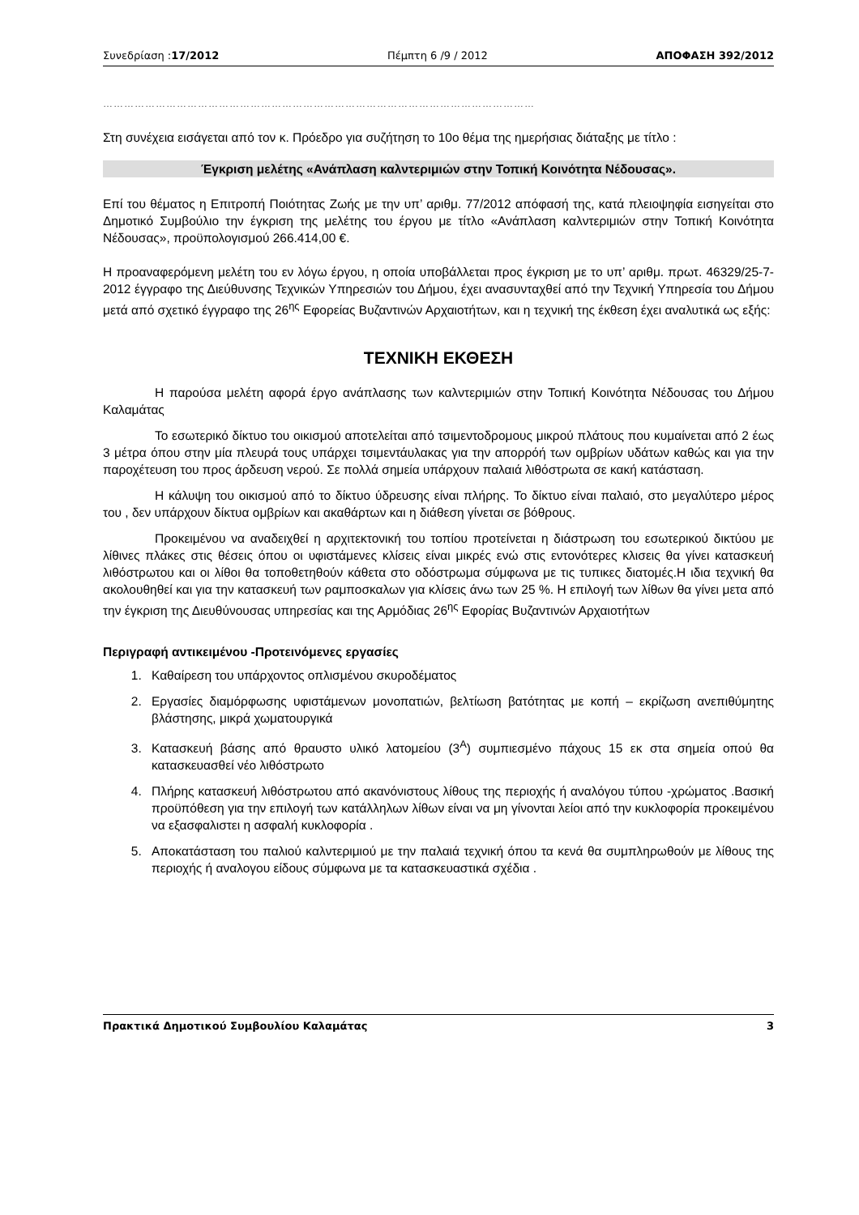Συνεδρίαση :17/2012 Πέμπτη 6 /9 / 2012 ΑΠΟΦΑΣΗ 392/2012
……………………………………………………………………………………………………………
Στη συνέχεια εισάγεται από τον κ. Πρόεδρο για συζήτηση το 10ο θέμα της ημερήσιας διάταξης με τίτλο :
Έγκριση μελέτης «Ανάπλαση καλντεριμιών στην Τοπική Κοινότητα Νέδουσας».
Επί του θέματος η Επιτροπή Ποιότητας Ζωής με την υπ’ αριθμ. 77/2012 απόφασή της, κατά πλειοψηφία εισηγείται στο Δημοτικό Συμβούλιο την έγκριση της μελέτης του έργου με τίτλο «Ανάπλαση καλντεριμιών στην Τοπική Κοινότητα Νέδουσας», προϋπολογισμού 266.414,00 €.
Η προαναφερόμενη μελέτη του εν λόγω έργου, η οποία υποβάλλεται προς έγκριση με το υπ’ αριθμ. πρωτ. 46329/25-7-2012 έγγραφο της Διεύθυνσης Τεχνικών Υπηρεσιών του Δήμου, έχει ανασυνταχθεί από την Τεχνική Υπηρεσία του Δήμου μετά από σχετικό έγγραφο της 26<sup>ης</sup> Εφορείας Βυζαντινών Αρχαιοτήτων, και η τεχνική της έκθεση έχει αναλυτικά ως εξής:
ΤΕΧΝΙΚΗ ΕΚΘΕΣΗ
Η παρούσα μελέτη αφορά έργο ανάπλασης των καλντεριμιών στην Τοπική Κοινότητα Νέδουσας του Δήμου Καλαμάτας
Το εσωτερικό δίκτυο του οικισμού αποτελείται από τσιμεντοδρομους μικρού πλάτους που κυμαίνεται από 2 έως 3 μέτρα όπου στην μία πλευρά τους υπάρχει τσιμεντάυλακας για την απορρόή των ομβρίων υδάτων καθώς και για την παροχέτευση του προς άρδευση νερού. Σε πολλά σημεία υπάρχουν παλαιά λιθόστρωτα σε κακή κατάσταση.
Η κάλυψη του οικισμού από το δίκτυο ύδρευσης είναι πλήρης. Το δίκτυο είναι παλαιό, στο μεγαλύτερο μέρος του , δεν υπάρχουν δίκτυα ομβρίων και ακαθάρτων και η διάθεση γίνεται σε βόθρους.
Προκειμένου να αναδειχθεί η αρχιτεκτονική του τοπίου προτείνεται η διάστρωση του εσωτερικού δικτύου με λίθινες πλάκες στις θέσεις όπου οι υφιστάμενες κλίσεις είναι μικρές ενώ στις εντονότερες κλισεις θα γίνει κατασκευή λιθόστρωτου και οι λίθοι θα τοποθετηθούν κάθετα στο οδόστρωμα σύμφωνα με τις τυπικες διατομές.Η ιδια τεχνική θα ακολουθηθεί και για την κατασκευή των ραμποσκαλων για κλίσεις άνω των 25 %. Η επιλογή των λίθων θα γίνει μετα από την έγκριση της Διευθύνουσας υπηρεσίας και της Αρμόδιας 26<sup>ης</sup> Εφορίας Βυζαντινών Αρχαιοτήτων
Περιγραφή αντικειμένου -Προτεινόμενες εργασίες
1. Καθαίρεση του υπάρχοντος οπλισμένου σκυροδέματος
2. Εργασίες διαμόρφωσης υφιστάμενων μονοπατιών, βελτίωση βατότητας με κοπή – εκρίζωση ανεπιθύμητης βλάστησης, μικρά χωματουργικά
3. Κατασκευή βάσης από θραυστο υλικό λατομείου (3<sup>Α</sup>) συμπιεσμένο πάχους 15 εκ στα σημεία οπού θα κατασκευασθεί νέο λιθόστρωτο
4. Πλήρης κατασκευή λιθόστρωτου από ακανόνιστους λίθους της περιοχής ή αναλόγου τύπου -χρώματος .Βασική προϋπόθεση για την επιλογή των κατάλληλων λίθων είναι να μη γίνονται λείοι από την κυκλοφορία προκειμένου να εξασφαλιστει η ασφαλή κυκλοφορία .
5. Αποκατάσταση του παλιού καλντεριμιού με την παλαιά τεχνική όπου τα κενά θα συμπληρωθούν με λίθους της περιοχής ή αναλογου είδους σύμφωνα με τα κατασκευαστικά σχέδια .
Πρακτικά Δημοτικού Συμβουλίου Καλαμάτας 3